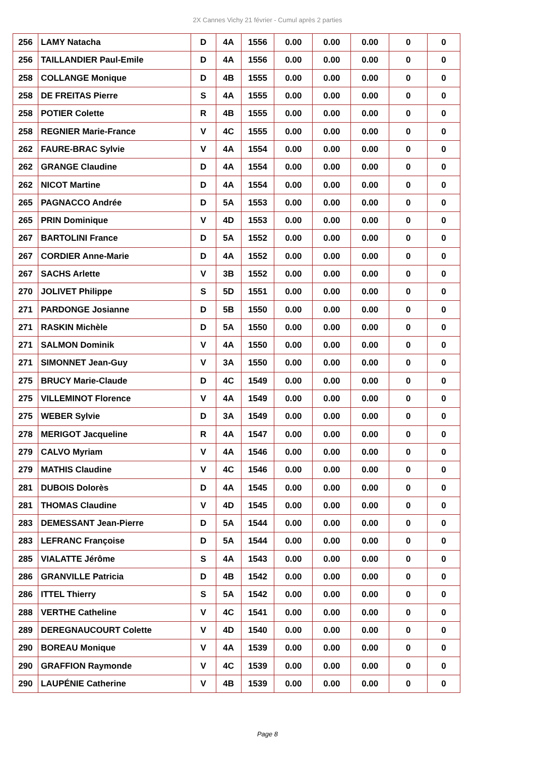2X Cannes Vichy 21 février - Cumul après 2 parties
| 256 | LAMY Natacha | D | 4A | 1556 | 0.00 | 0.00 | 0.00 | 0 | 0 |
| 256 | TAILLANDIER Paul-Emile | D | 4A | 1556 | 0.00 | 0.00 | 0.00 | 0 | 0 |
| 258 | COLLANGE Monique | D | 4B | 1555 | 0.00 | 0.00 | 0.00 | 0 | 0 |
| 258 | DE FREITAS Pierre | S | 4A | 1555 | 0.00 | 0.00 | 0.00 | 0 | 0 |
| 258 | POTIER Colette | R | 4B | 1555 | 0.00 | 0.00 | 0.00 | 0 | 0 |
| 258 | REGNIER Marie-France | V | 4C | 1555 | 0.00 | 0.00 | 0.00 | 0 | 0 |
| 262 | FAURE-BRAC Sylvie | V | 4A | 1554 | 0.00 | 0.00 | 0.00 | 0 | 0 |
| 262 | GRANGE Claudine | D | 4A | 1554 | 0.00 | 0.00 | 0.00 | 0 | 0 |
| 262 | NICOT Martine | D | 4A | 1554 | 0.00 | 0.00 | 0.00 | 0 | 0 |
| 265 | PAGNACCO Andrée | D | 5A | 1553 | 0.00 | 0.00 | 0.00 | 0 | 0 |
| 265 | PRIN Dominique | V | 4D | 1553 | 0.00 | 0.00 | 0.00 | 0 | 0 |
| 267 | BARTOLINI France | D | 5A | 1552 | 0.00 | 0.00 | 0.00 | 0 | 0 |
| 267 | CORDIER Anne-Marie | D | 4A | 1552 | 0.00 | 0.00 | 0.00 | 0 | 0 |
| 267 | SACHS Arlette | V | 3B | 1552 | 0.00 | 0.00 | 0.00 | 0 | 0 |
| 270 | JOLIVET Philippe | S | 5D | 1551 | 0.00 | 0.00 | 0.00 | 0 | 0 |
| 271 | PARDONGE Josianne | D | 5B | 1550 | 0.00 | 0.00 | 0.00 | 0 | 0 |
| 271 | RASKIN Michèle | D | 5A | 1550 | 0.00 | 0.00 | 0.00 | 0 | 0 |
| 271 | SALMON Dominik | V | 4A | 1550 | 0.00 | 0.00 | 0.00 | 0 | 0 |
| 271 | SIMONNET Jean-Guy | V | 3A | 1550 | 0.00 | 0.00 | 0.00 | 0 | 0 |
| 275 | BRUCY Marie-Claude | D | 4C | 1549 | 0.00 | 0.00 | 0.00 | 0 | 0 |
| 275 | VILLEMINOT Florence | V | 4A | 1549 | 0.00 | 0.00 | 0.00 | 0 | 0 |
| 275 | WEBER Sylvie | D | 3A | 1549 | 0.00 | 0.00 | 0.00 | 0 | 0 |
| 278 | MERIGOT Jacqueline | R | 4A | 1547 | 0.00 | 0.00 | 0.00 | 0 | 0 |
| 279 | CALVO Myriam | V | 4A | 1546 | 0.00 | 0.00 | 0.00 | 0 | 0 |
| 279 | MATHIS Claudine | V | 4C | 1546 | 0.00 | 0.00 | 0.00 | 0 | 0 |
| 281 | DUBOIS Dolorès | D | 4A | 1545 | 0.00 | 0.00 | 0.00 | 0 | 0 |
| 281 | THOMAS Claudine | V | 4D | 1545 | 0.00 | 0.00 | 0.00 | 0 | 0 |
| 283 | DEMESSANT Jean-Pierre | D | 5A | 1544 | 0.00 | 0.00 | 0.00 | 0 | 0 |
| 283 | LEFRANC Françoise | D | 5A | 1544 | 0.00 | 0.00 | 0.00 | 0 | 0 |
| 285 | VIALATTE Jérôme | S | 4A | 1543 | 0.00 | 0.00 | 0.00 | 0 | 0 |
| 286 | GRANVILLE Patricia | D | 4B | 1542 | 0.00 | 0.00 | 0.00 | 0 | 0 |
| 286 | ITTEL Thierry | S | 5A | 1542 | 0.00 | 0.00 | 0.00 | 0 | 0 |
| 288 | VERTHE Catheline | V | 4C | 1541 | 0.00 | 0.00 | 0.00 | 0 | 0 |
| 289 | DEREGNAUCOURT Colette | V | 4D | 1540 | 0.00 | 0.00 | 0.00 | 0 | 0 |
| 290 | BOREAU Monique | V | 4A | 1539 | 0.00 | 0.00 | 0.00 | 0 | 0 |
| 290 | GRAFFION Raymonde | V | 4C | 1539 | 0.00 | 0.00 | 0.00 | 0 | 0 |
| 290 | LAUPÉNIE Catherine | V | 4B | 1539 | 0.00 | 0.00 | 0.00 | 0 | 0 |
Page 8